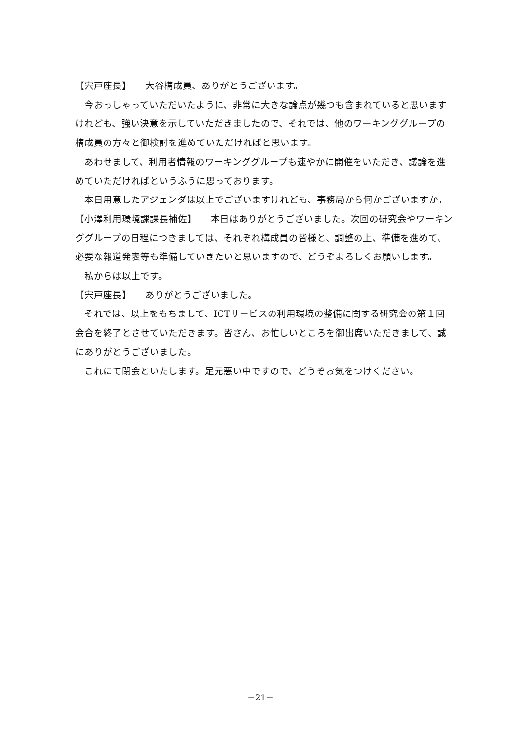【宍戸座長】　　大谷構成員、ありがとうございます。
今おっしゃっていただいたように、非常に大きな論点が幾つも含まれていると思いますけれども、強い決意を示していただきましたので、それでは、他のワーキンググループの構成員の方々と御検討を進めていただければと思います。
あわせまして、利用者情報のワーキンググループも速やかに開催をいただき、議論を進めていただければというふうに思っております。
本日用意したアジェンダは以上でございますけれども、事務局から何かございますか。
【小澤利用環境課課長補佐】　　本日はありがとうございました。次回の研究会やワーキンググループの日程につきましては、それぞれ構成員の皆様と、調整の上、準備を進めて、必要な報道発表等も準備していきたいと思いますので、どうぞよろしくお願いします。
私からは以上です。
【宍戸座長】　　ありがとうございました。
それでは、以上をもちまして、ICTサービスの利用環境の整備に関する研究会の第１回会合を終了とさせていただきます。皆さん、お忙しいところを御出席いただきまして、誠にありがとうございました。
これにて閉会といたします。足元悪い中ですので、どうぞお気をつけください。
－21－